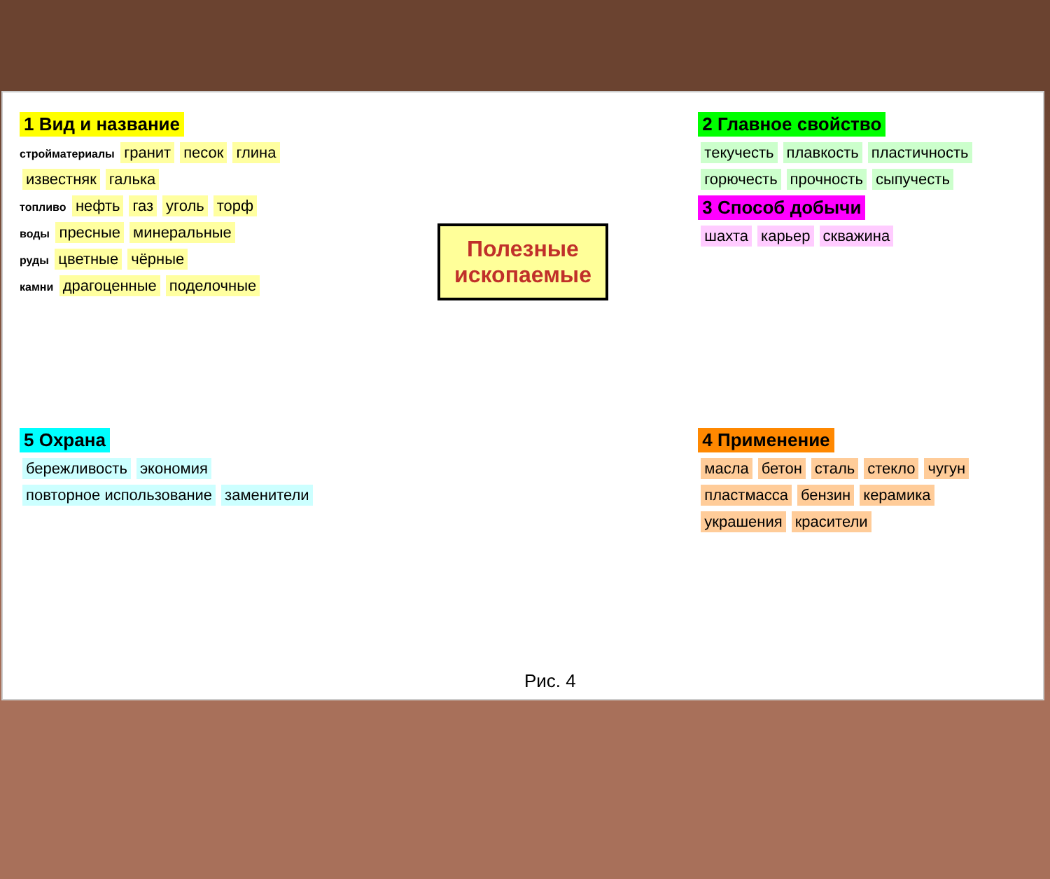1 Вид и название
стройматериалы гранит песок глина известняк галька
топливо нефть газ уголь торф
воды пресные минеральные
руды цветные чёрные
камни драгоценные поделочные
Полезные
ископаемые
2 Главное свойство
текучесть плавкость пластичность горючесть прочность сыпучесть
3 Способ добычи
шахта карьер скважина
5 Охрана
бережливость экономия повторное использование заменители
4 Применение
масла бетон сталь стекло чугун пластмасса бензин керамика украшения красители
Рис. 4